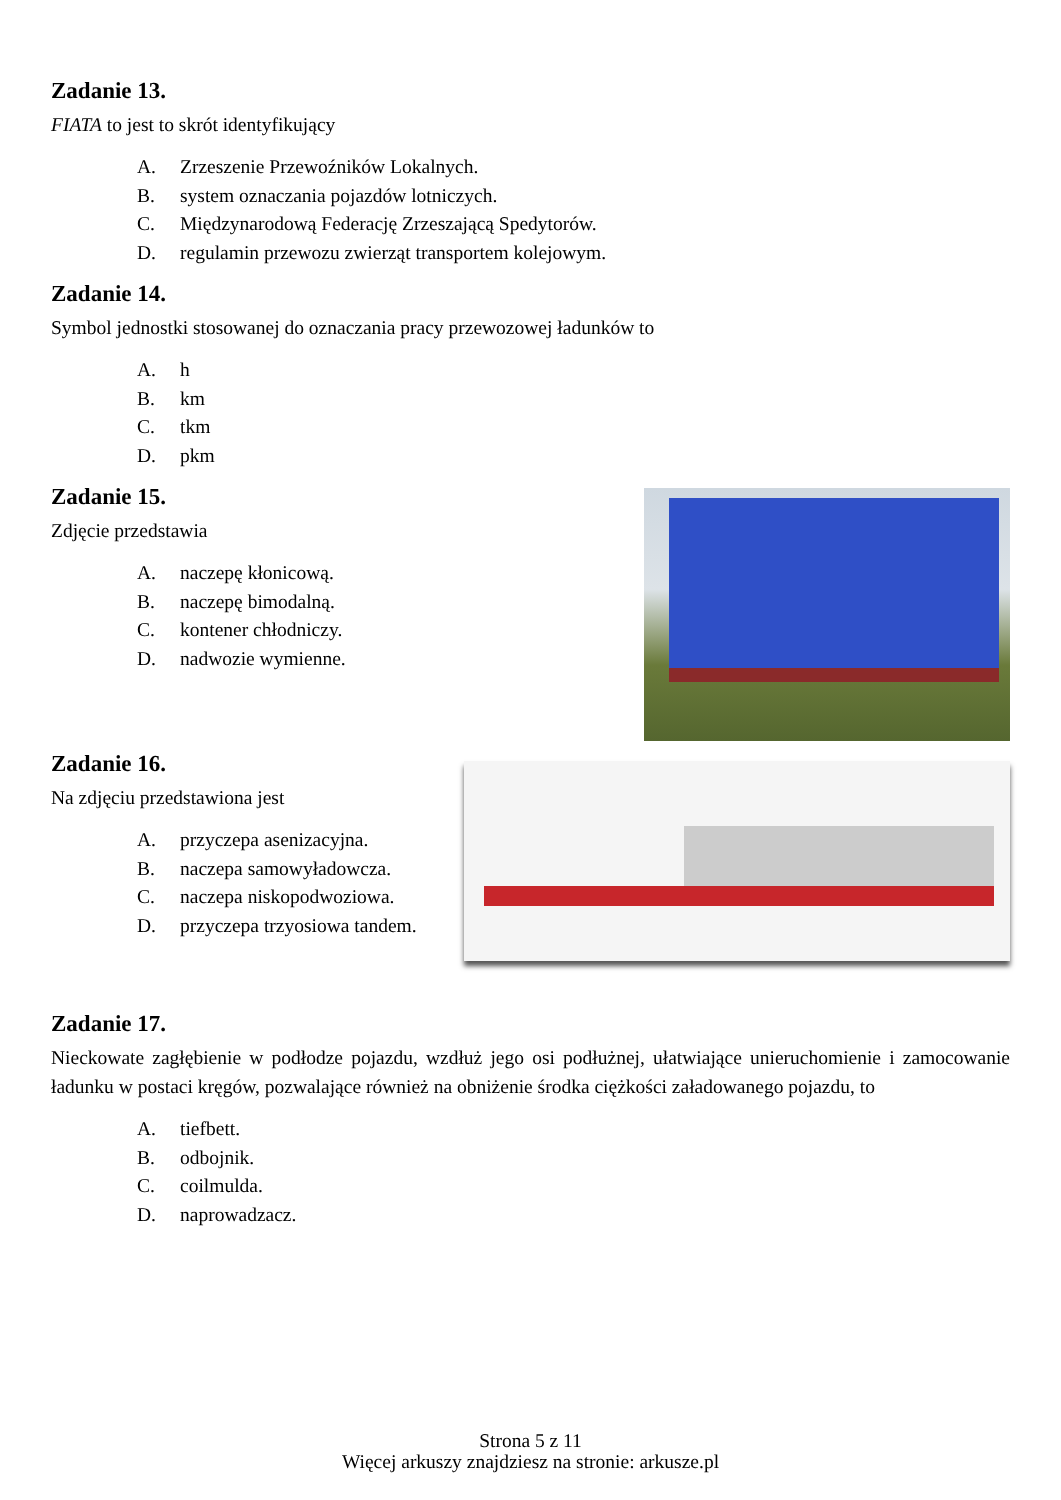Zadanie 13.
FIATA to jest to skrót identyfikujący
A. Zrzeszenie Przewoźników Lokalnych.
B. system oznaczania pojazdów lotniczych.
C. Międzynarodową Federację Zrzeszającą Spedytorów.
D. regulamin przewozu zwierząt transportem kolejowym.
Zadanie 14.
Symbol jednostki stosowanej do oznaczania pracy przewozowej ładunków to
A. h
B. km
C. tkm
D. pkm
Zadanie 15.
Zdjęcie przedstawia
A. naczepę kłonicową.
B. naczepę bimodalną.
C. kontener chłodniczy.
D. nadwozie wymienne.
Zadanie 16.
Na zdjęciu przedstawiona jest
A. przyczepa asenizacyjna.
B. naczepa samowyładowcza.
C. naczepa niskopodwoziowa.
D. przyczepa trzyosiowa tandem.
Zadanie 17.
Nieckowate zagłębienie w podłodze pojazdu, wzdłuż jego osi podłużnej, ułatwiające unieruchomienie i zamocowanie ładunku w postaci kręgów, pozwalające również na obniżenie środka ciężkości załadowanego pojazdu, to
A. tiefbett.
B. odbojnik.
C. coilmulda.
D. naprowadzacz.
Strona 5 z 11
Więcej arkuszy znajdziesz na stronie: arkusze.pl